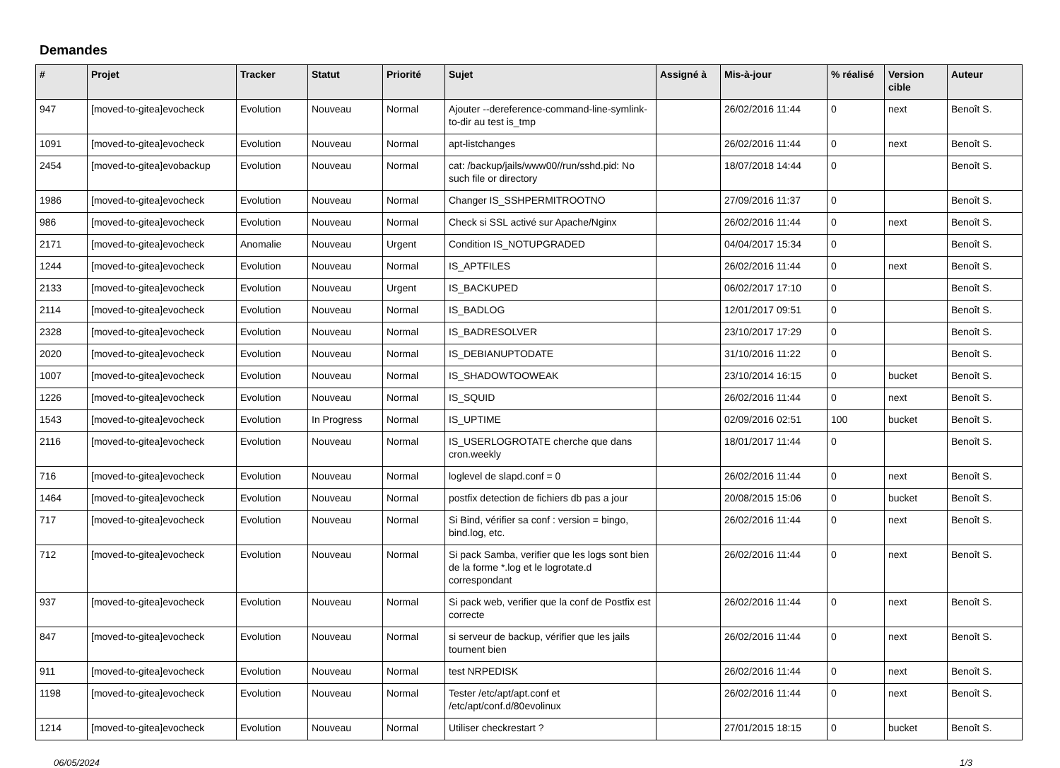Demandes
| # | Projet | Tracker | Statut | Priorité | Sujet | Assigné à | Mis-à-jour | % réalisé | Version cible | Auteur |
| --- | --- | --- | --- | --- | --- | --- | --- | --- | --- | --- |
| 947 | [moved-to-gitea]evocheck | Evolution | Nouveau | Normal | Ajouter --dereference-command-line-symlink-to-dir au test is_tmp | | 26/02/2016 11:44 | 0 | next | Benoît S. |
| 1091 | [moved-to-gitea]evocheck | Evolution | Nouveau | Normal | apt-listchanges | | 26/02/2016 11:44 | 0 | next | Benoît S. |
| 2454 | [moved-to-gitea]evobackup | Evolution | Nouveau | Normal | cat: /backup/jails/www00//run/sshd.pid: No such file or directory | | 18/07/2018 14:44 | 0 | | Benoît S. |
| 1986 | [moved-to-gitea]evocheck | Evolution | Nouveau | Normal | Changer IS_SSHPERMITROOTNO | | 27/09/2016 11:37 | 0 | | Benoît S. |
| 986 | [moved-to-gitea]evocheck | Evolution | Nouveau | Normal | Check si SSL activé sur Apache/Nginx | | 26/02/2016 11:44 | 0 | next | Benoît S. |
| 2171 | [moved-to-gitea]evocheck | Anomalie | Nouveau | Urgent | Condition IS_NOTUPGRADED | | 04/04/2017 15:34 | 0 | | Benoît S. |
| 1244 | [moved-to-gitea]evocheck | Evolution | Nouveau | Normal | IS_APTFILES | | 26/02/2016 11:44 | 0 | next | Benoît S. |
| 2133 | [moved-to-gitea]evocheck | Evolution | Nouveau | Urgent | IS_BACKUPED | | 06/02/2017 17:10 | 0 | | Benoît S. |
| 2114 | [moved-to-gitea]evocheck | Evolution | Nouveau | Normal | IS_BADLOG | | 12/01/2017 09:51 | 0 | | Benoît S. |
| 2328 | [moved-to-gitea]evocheck | Evolution | Nouveau | Normal | IS_BADRESOLVER | | 23/10/2017 17:29 | 0 | | Benoît S. |
| 2020 | [moved-to-gitea]evocheck | Evolution | Nouveau | Normal | IS_DEBIANUPTODATE | | 31/10/2016 11:22 | 0 | | Benoît S. |
| 1007 | [moved-to-gitea]evocheck | Evolution | Nouveau | Normal | IS_SHADOWTOOWEAK | | 23/10/2014 16:15 | 0 | bucket | Benoît S. |
| 1226 | [moved-to-gitea]evocheck | Evolution | Nouveau | Normal | IS_SQUID | | 26/02/2016 11:44 | 0 | next | Benoît S. |
| 1543 | [moved-to-gitea]evocheck | Evolution | In Progress | Normal | IS_UPTIME | | 02/09/2016 02:51 | 100 | bucket | Benoît S. |
| 2116 | [moved-to-gitea]evocheck | Evolution | Nouveau | Normal | IS_USERLOGROTATE cherche que dans cron.weekly | | 18/01/2017 11:44 | 0 | | Benoît S. |
| 716 | [moved-to-gitea]evocheck | Evolution | Nouveau | Normal | loglevel de slapd.conf = 0 | | 26/02/2016 11:44 | 0 | next | Benoît S. |
| 1464 | [moved-to-gitea]evocheck | Evolution | Nouveau | Normal | postfix detection de fichiers db pas a jour | | 20/08/2015 15:06 | 0 | bucket | Benoît S. |
| 717 | [moved-to-gitea]evocheck | Evolution | Nouveau | Normal | Si Bind, vérifier sa conf : version = bingo, bind.log, etc. | | 26/02/2016 11:44 | 0 | next | Benoît S. |
| 712 | [moved-to-gitea]evocheck | Evolution | Nouveau | Normal | Si pack Samba, verifier que les logs sont bien de la forme *.log et le logrotate.d correspondant | | 26/02/2016 11:44 | 0 | next | Benoît S. |
| 937 | [moved-to-gitea]evocheck | Evolution | Nouveau | Normal | Si pack web, verifier que la conf de Postfix est correcte | | 26/02/2016 11:44 | 0 | next | Benoît S. |
| 847 | [moved-to-gitea]evocheck | Evolution | Nouveau | Normal | si serveur de backup, vérifier que les jails tournent bien | | 26/02/2016 11:44 | 0 | next | Benoît S. |
| 911 | [moved-to-gitea]evocheck | Evolution | Nouveau | Normal | test NRPEDISK | | 26/02/2016 11:44 | 0 | next | Benoît S. |
| 1198 | [moved-to-gitea]evocheck | Evolution | Nouveau | Normal | Tester /etc/apt/apt.conf et /etc/apt/conf.d/80evolinux | | 26/02/2016 11:44 | 0 | next | Benoît S. |
| 1214 | [moved-to-gitea]evocheck | Evolution | Nouveau | Normal | Utiliser checkrestart ? | | 27/01/2015 18:15 | 0 | bucket | Benoît S. |
06/05/2024 1/3